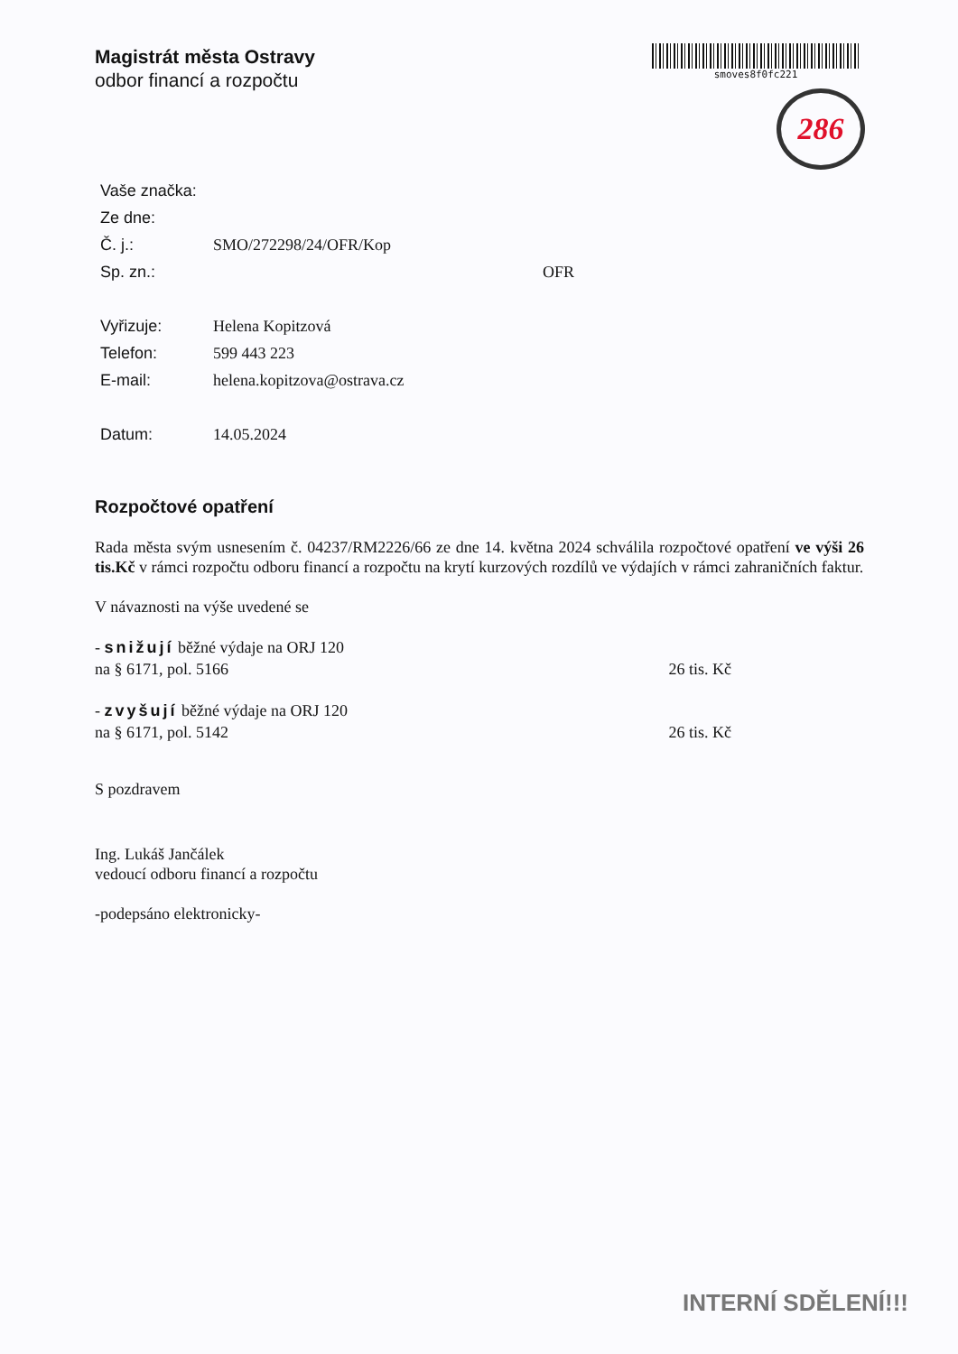Magistrát města Ostravy
odbor financí a rozpočtu
smoves8f0fc221
286
Vaše značka:
Ze dne:
Č. j.: SMO/272298/24/OFR/Kop
Sp. zn.: OFR
Vyřizuje: Helena Kopitzová
Telefon: 599 443 223
E-mail: helena.kopitzova@ostrava.cz
Datum: 14.05.2024
Rozpočtové opatření
Rada města svým usnesením č. 04237/RM2226/66 ze dne 14. května 2024 schválila rozpočtové opatření ve výši 26 tis.Kč v rámci rozpočtu odboru financí a rozpočtu na krytí kurzových rozdílů ve výdajích v rámci zahraničních faktur.
V návaznosti na výše uvedené se
- snižují běžné výdaje na ORJ 120
na § 6171, pol. 5166
26 tis. Kč
- zvyšují běžné výdaje na ORJ 120
na § 6171, pol. 5142
26 tis. Kč
S pozdravem
Ing. Lukáš Jančálek
vedoucí odboru financí a rozpočtu
-podepsáno elektronicky-
INTERNÍ SDĚLENÍ!!!